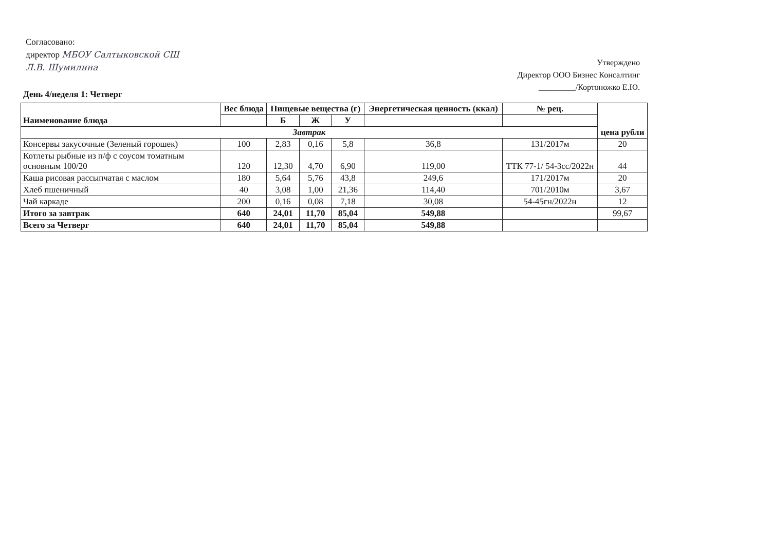Согласовано:
директор МБОУ Салтыковской СШ
Л.В. Шумилина
Утверждено
Директор ООО Бизнес Консалтинг
_________/Кортоножко Е.Ю.
День 4/неделя 1: Четверг
| Наименование блюда | Вес блюда | Пищевые вещества (г) | | | Энергетическая ценность (ккал) | № рец. | цена рубли |
| --- | --- | --- | --- | --- | --- | --- | --- |
| | | Б | Ж | У | | | |
| Завтрак | | | | | | | |
| Консервы закусочные (Зеленый горошек) | 100 | 2,83 | 0,16 | 5,8 | 36,8 | 131/2017м | 20 |
| Котлеты рыбные из п/ф с соусом томатным основным 100/20 | 120 | 12,30 | 4,70 | 6,90 | 119,00 | ТТК 77-1/ 54-3сс/2022н | 44 |
| Каша рисовая рассыпчатая с маслом | 180 | 5,64 | 5,76 | 43,8 | 249,6 | 171/2017м | 20 |
| Хлеб пшеничный | 40 | 3,08 | 1,00 | 21,36 | 114,40 | 701/2010м | 3,67 |
| Чай каркаде | 200 | 0,16 | 0,08 | 7,18 | 30,08 | 54-45гн/2022н | 12 |
| Итого за завтрак | 640 | 24,01 | 11,70 | 85,04 | 549,88 | | 99,67 |
| Всего за Четверг | 640 | 24,01 | 11,70 | 85,04 | 549,88 | | |